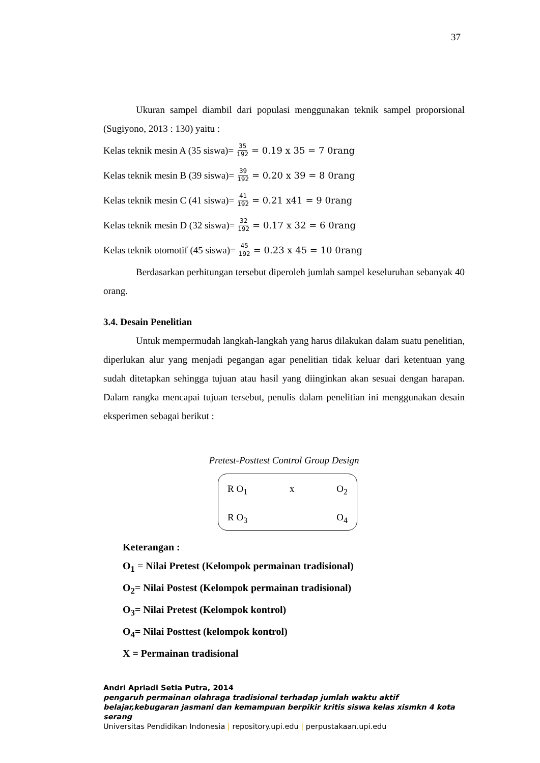37
Ukuran sampel diambil dari populasi menggunakan teknik sampel proporsional (Sugiyono, 2013 : 130) yaitu :
Kelas teknik mesin A (35 siswa)= 35 192 = 0.19 x 35 = 7 0rang
Kelas teknik mesin B (39 siswa)= 39 192 = 0.20 x 39 = 8 0rang
Kelas teknik mesin C (41 siswa)= 41 192 = 0.21 x41 = 9 0rang
Kelas teknik mesin D (32 siswa)= 32 192 = 0.17 x 32 = 6 0rang
Kelas teknik otomotif (45 siswa)= 45 192 = 0.23 x 45 = 10 0rang
Berdasarkan perhitungan tersebut diperoleh jumlah sampel keseluruhan sebanyak 40 orang.
3.4. Desain Penelitian
Untuk mempermudah langkah-langkah yang harus dilakukan dalam suatu penelitian, diperlukan alur yang menjadi pegangan agar penelitian tidak keluar dari ketentuan yang sudah ditetapkan sehingga tujuan atau hasil yang diinginkan akan sesuai dengan harapan. Dalam rangka mencapai tujuan tersebut, penulis dalam penelitian ini menggunakan desain eksperimen sebagai berikut :
Pretest-Posttest Control Group Design
R O<sub>1</sub> x O<sub>2</sub>
R O<sub>3</sub> O<sub>4</sub>
Keterangan :
O<sub>1</sub> = Nilai Pretest (Kelompok permainan tradisional)
O<sub>2</sub>= Nilai Postest (Kelompok permainan tradisional)
O<sub>3</sub>= Nilai Pretest (Kelompok kontrol)
O<sub>4</sub>= Nilai Posttest (kelompok kontrol)
X = Permainan tradisional
Andri Apriadi Setia Putra, 2014
pengaruh permainan olahraga tradisional terhadap jumlah waktu aktif belajar,kebugaran jasmani dan kemampuan berpikir kritis siswa kelas xismkn 4 kota serang
Universitas Pendidikan Indonesia | repository.upi.edu | perpustakaan.upi.edu